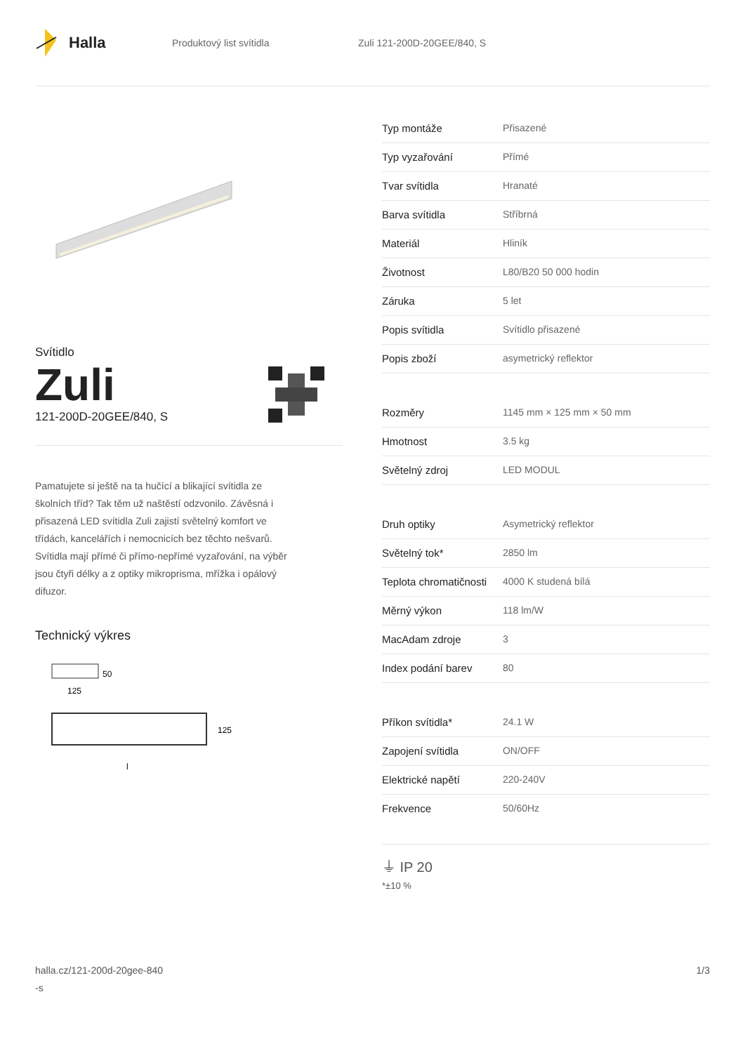Halla
Produktový list svítidla Zuli 121-200D-20GEE/840, S
Svítidlo
Zuli
121-200D-20GEE/840, S
Pamatujete si ještě na ta hučící a blikající svítidla ze školních tříd? Tak těm už naštěstí odzvonilo. Závěsná i přisazená LED svítidla Zuli zajistí světelný komfort ve třídách, kancelářích i nemocnicích bez těchto nešvarů. Svítidla mají přímé či přímo-nepřímé vyzařování, na výběr jsou čtyři délky a z optiky mikroprisma, mřížka i opálový difuzor.
Technický výkres
50
125
125
l
| Typ montáže | Přisazené |
| Typ vyzařování | Přímé |
| Tvar svítidla | Hranaté |
| Barva svítidla | Stříbrná |
| Materiál | Hliník |
| Životnost | L80/B20 50 000 hodin |
| Záruka | 5 let |
| Popis svítidla | Svítidlo přisazené |
| Popis zboží | asymetrický reflektor |
| Rozměry | 1145 mm × 125 mm × 50 mm |
| Hmotnost | 3.5 kg |
| Světelný zdroj | LED MODUL |
| Druh optiky | Asymetrický reflektor |
| Světelný tok* | 2850 lm |
| Teplota chromatičnosti | 4000 K studená bílá |
| Měrný výkon | 118 lm/W |
| MacAdam zdroje | 3 |
| Index podání barev | 80 |
| Příkon svítidla* | 24.1 W |
| Zapojení svítidla | ON/OFF |
| Elektrické napětí | 220-240V |
| Frekvence | 50/60Hz |
⏚ IP 20
*±10 %
halla.cz/121-200d-20gee-840
-s
1/3